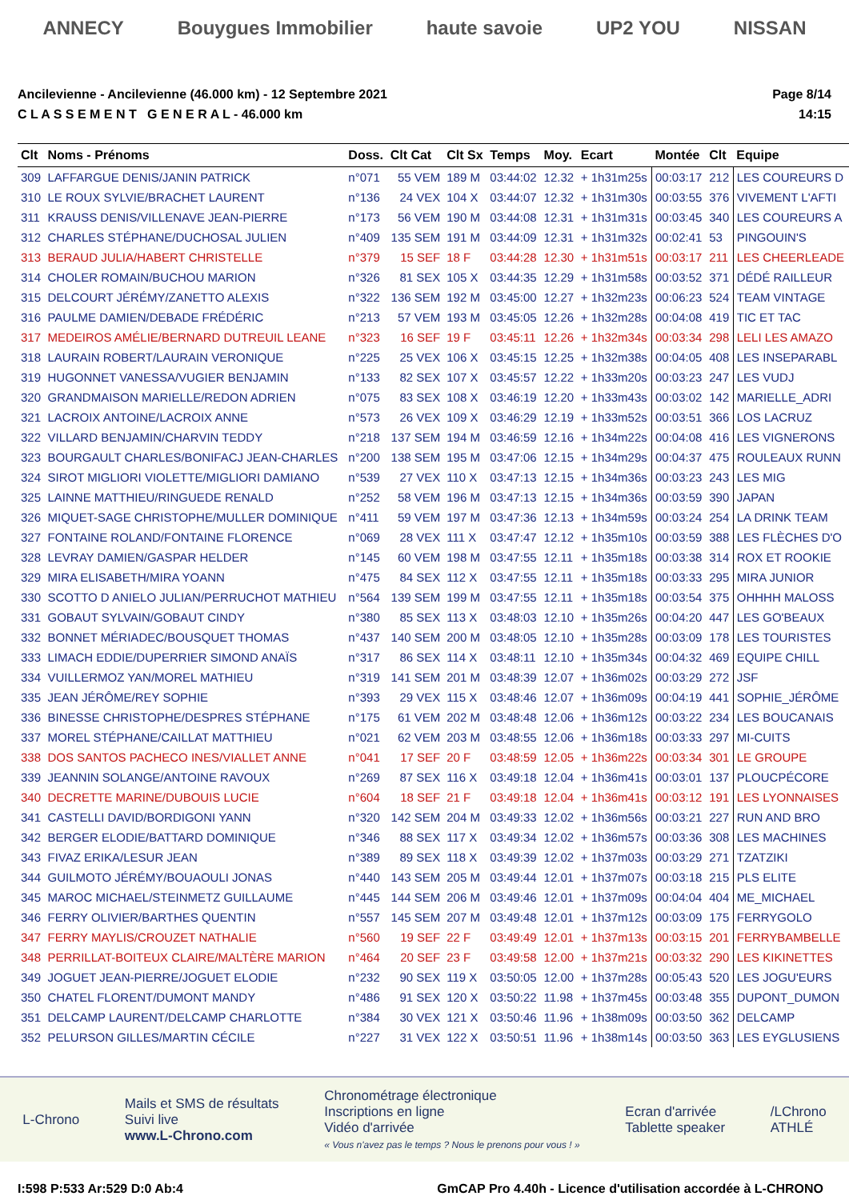ANNECY Bouygues Immobilier haute savoie UP2 YOU NISSAN
Ancilevienne - Ancilevienne (46.000 km) - 12 Septembre 2021
C L A S S E M E N T G E N E R A L - 46.000 km
Page 8/14
14:15
| Clt | Noms - Prénoms | Doss. | Clt Cat | Clt Sx | Temps | Moy. | Ecart | Montée | Clt | Equipe |
| --- | --- | --- | --- | --- | --- | --- | --- | --- | --- | --- |
| 309 | LAFFARGUE DENIS/JANIN PATRICK | n°071 | 55 VEM | 189 M | 03:44:02 | 12.32 | + 1h31m25s | 00:03:17 | 212 | LES COUREURS D |
| 310 | LE ROUX SYLVIE/BRACHET LAURENT | n°136 | 24 VEX | 104 X | 03:44:07 | 12.32 | + 1h31m30s | 00:03:55 | 376 | VIVEMENT L'AFTI |
| 311 | KRAUSS DENIS/VILLENAVE JEAN-PIERRE | n°173 | 56 VEM | 190 M | 03:44:08 | 12.31 | + 1h31m31s | 00:03:45 | 340 | LES COUREURS A |
| 312 | CHARLES STÉPHANE/DUCHOSAL JULIEN | n°409 | 135 SEM | 191 M | 03:44:09 | 12.31 | + 1h31m32s | 00:02:41 | 53 | PINGOUIN'S |
| 313 | BERAUD JULIA/HABERT CHRISTELLE | n°379 | 15 SEF | 18 F | 03:44:28 | 12.30 | + 1h31m51s | 00:03:17 | 211 | LES CHEERLEADE |
| 314 | CHOLER ROMAIN/BUCHOU MARION | n°326 | 81 SEX | 105 X | 03:44:35 | 12.29 | + 1h31m58s | 00:03:52 | 371 | DÉDÉ RAILLEUR |
| 315 | DELCOURT JÉRÉMY/ZANETTO ALEXIS | n°322 | 136 SEM | 192 M | 03:45:00 | 12.27 | + 1h32m23s | 00:06:23 | 524 | TEAM VINTAGE |
| 316 | PAULME DAMIEN/DEBADE FRÉDÉRIC | n°213 | 57 VEM | 193 M | 03:45:05 | 12.26 | + 1h32m28s | 00:04:08 | 419 | TIC ET TAC |
| 317 | MEDEIROS AMÉLIE/BERNARD DUTREUIL LEANE | n°323 | 16 SEF | 19 F | 03:45:11 | 12.26 | + 1h32m34s | 00:03:34 | 298 | LELI LES AMAZO |
| 318 | LAURAIN ROBERT/LAURAIN VERONIQUE | n°225 | 25 VEX | 106 X | 03:45:15 | 12.25 | + 1h32m38s | 00:04:05 | 408 | LES INSEPARABL |
| 319 | HUGONNET VANESSA/VUGIER BENJAMIN | n°133 | 82 SEX | 107 X | 03:45:57 | 12.22 | + 1h33m20s | 00:03:23 | 247 | LES VUDJ |
| 320 | GRANDMAISON MARIELLE/REDON ADRIEN | n°075 | 83 SEX | 108 X | 03:46:19 | 12.20 | + 1h33m43s | 00:03:02 | 142 | MARIELLE_ADRI |
| 321 | LACROIX ANTOINE/LACROIX ANNE | n°573 | 26 VEX | 109 X | 03:46:29 | 12.19 | + 1h33m52s | 00:03:51 | 366 | LOS LACRUZ |
| 322 | VILLARD BENJAMIN/CHARVIN TEDDY | n°218 | 137 SEM | 194 M | 03:46:59 | 12.16 | + 1h34m22s | 00:04:08 | 416 | LES VIGNERONS |
| 323 | BOURGAULT CHARLES/BONIFACJ JEAN-CHARLES | n°200 | 138 SEM | 195 M | 03:47:06 | 12.15 | + 1h34m29s | 00:04:37 | 475 | ROULEAUX RUNN |
| 324 | SIROT MIGLIORI VIOLETTE/MIGLIORI DAMIANO | n°539 | 27 VEX | 110 X | 03:47:13 | 12.15 | + 1h34m36s | 00:03:23 | 243 | LES MIG |
| 325 | LAINNE MATTHIEU/RINGUEDE RENALD | n°252 | 58 VEM | 196 M | 03:47:13 | 12.15 | + 1h34m36s | 00:03:59 | 390 | JAPAN |
| 326 | MIQUET-SAGE CHRISTOPHE/MULLER DOMINIQUE | n°411 | 59 VEM | 197 M | 03:47:36 | 12.13 | + 1h34m59s | 00:03:24 | 254 | LA DRINK TEAM |
| 327 | FONTAINE ROLAND/FONTAINE FLORENCE | n°069 | 28 VEX | 111 X | 03:47:47 | 12.12 | + 1h35m10s | 00:03:59 | 388 | LES FLÈCHES D'O |
| 328 | LEVRAY DAMIEN/GASPAR HELDER | n°145 | 60 VEM | 198 M | 03:47:55 | 12.11 | + 1h35m18s | 00:03:38 | 314 | ROX ET ROOKIE |
| 329 | MIRA ELISABETH/MIRA YOANN | n°475 | 84 SEX | 112 X | 03:47:55 | 12.11 | + 1h35m18s | 00:03:33 | 295 | MIRA JUNIOR |
| 330 | SCOTTO D ANIELO JULIAN/PERRUCHOT MATHIEU | n°564 | 139 SEM | 199 M | 03:47:55 | 12.11 | + 1h35m18s | 00:03:54 | 375 | OHHHH MALOSS |
| 331 | GOBAUT SYLVAIN/GOBAUT CINDY | n°380 | 85 SEX | 113 X | 03:48:03 | 12.10 | + 1h35m26s | 00:04:20 | 447 | LES GO'BEAUX |
| 332 | BONNET MÉRIADEC/BOUSQUET THOMAS | n°437 | 140 SEM | 200 M | 03:48:05 | 12.10 | + 1h35m28s | 00:03:09 | 178 | LES TOURISTES |
| 333 | LIMACH EDDIE/DUPERRIER SIMOND ANAÏS | n°317 | 86 SEX | 114 X | 03:48:11 | 12.10 | + 1h35m34s | 00:04:32 | 469 | EQUIPE CHILL |
| 334 | VUILLERMOZ YAN/MOREL MATHIEU | n°319 | 141 SEM | 201 M | 03:48:39 | 12.07 | + 1h36m02s | 00:03:29 | 272 | JSF |
| 335 | JEAN JÉRÔME/REY SOPHIE | n°393 | 29 VEX | 115 X | 03:48:46 | 12.07 | + 1h36m09s | 00:04:19 | 441 | SOPHIE_JÉRÔME |
| 336 | BINESSE CHRISTOPHE/DESPRES STÉPHANE | n°175 | 61 VEM | 202 M | 03:48:48 | 12.06 | + 1h36m12s | 00:03:22 | 234 | LES BOUCANAIS |
| 337 | MOREL STÉPHANE/CAILLAT MATTHIEU | n°021 | 62 VEM | 203 M | 03:48:55 | 12.06 | + 1h36m18s | 00:03:33 | 297 | MI-CUITS |
| 338 | DOS SANTOS PACHECO INES/VIALLET ANNE | n°041 | 17 SEF | 20 F | 03:48:59 | 12.05 | + 1h36m22s | 00:03:34 | 301 | LE GROUPE |
| 339 | JEANNIN SOLANGE/ANTOINE RAVOUX | n°269 | 87 SEX | 116 X | 03:49:18 | 12.04 | + 1h36m41s | 00:03:01 | 137 | PLOUCPÉCORE |
| 340 | DECRETTE MARINE/DUBOUIS LUCIE | n°604 | 18 SEF | 21 F | 03:49:18 | 12.04 | + 1h36m41s | 00:03:12 | 191 | LES LYONNAISES |
| 341 | CASTELLI DAVID/BORDIGONI YANN | n°320 | 142 SEM | 204 M | 03:49:33 | 12.02 | + 1h36m56s | 00:03:21 | 227 | RUN AND BRO |
| 342 | BERGER ELODIE/BATTARD DOMINIQUE | n°346 | 88 SEX | 117 X | 03:49:34 | 12.02 | + 1h36m57s | 00:03:36 | 308 | LES MACHINES |
| 343 | FIVAZ ERIKA/LESUR JEAN | n°389 | 89 SEX | 118 X | 03:49:39 | 12.02 | + 1h37m03s | 00:03:29 | 271 | TZATZIKI |
| 344 | GUILMOTO JÉRÉMY/BOUAOULI JONAS | n°440 | 143 SEM | 205 M | 03:49:44 | 12.01 | + 1h37m07s | 00:03:18 | 215 | PLS ELITE |
| 345 | MAROC MICHAEL/STEINMETZ GUILLAUME | n°445 | 144 SEM | 206 M | 03:49:46 | 12.01 | + 1h37m09s | 00:04:04 | 404 | ME_MICHAEL |
| 346 | FERRY OLIVIER/BARTHES QUENTIN | n°557 | 145 SEM | 207 M | 03:49:48 | 12.01 | + 1h37m12s | 00:03:09 | 175 | FERRYGOLO |
| 347 | FERRY MAYLIS/CROUZET NATHALIE | n°560 | 19 SEF | 22 F | 03:49:49 | 12.01 | + 1h37m13s | 00:03:15 | 201 | FERRYBAMBELLE |
| 348 | PERRILLAT-BOITEUX CLAIRE/MALTÈRE MARION | n°464 | 20 SEF | 23 F | 03:49:58 | 12.00 | + 1h37m21s | 00:03:32 | 290 | LES KIKINETTES |
| 349 | JOGUET JEAN-PIERRE/JOGUET ELODIE | n°232 | 90 SEX | 119 X | 03:50:05 | 12.00 | + 1h37m28s | 00:05:43 | 520 | LES JOGU'EURS |
| 350 | CHATEL FLORENT/DUMONT MANDY | n°486 | 91 SEX | 120 X | 03:50:22 | 11.98 | + 1h37m45s | 00:03:48 | 355 | DUPONT_DUMON |
| 351 | DELCAMP LAURENT/DELCAMP CHARLOTTE | n°384 | 30 VEX | 121 X | 03:50:46 | 11.96 | + 1h38m09s | 00:03:50 | 362 | DELCAMP |
| 352 | PELURSON GILLES/MARTIN CÉCILE | n°227 | 31 VEX | 122 X | 03:50:51 | 11.96 | + 1h38m14s | 00:03:50 | 363 | LES EYGLUSIENS |
L-Chrono
Mails et SMS de résultats
Suivi live
www.L-Chrono.com
Chronométrage électronique
Inscriptions en ligne
Vidéo d'arrivée
« Vous n'avez pas le temps ? Nous le prenons pour vous ! »
Ecran d'arrivée
Tablette speaker
/LChrono
ATHLÉ
I:598 P:533 Ar:529 D:0 Ab:4 GmCAP Pro 4.40h - Licence d'utilisation accordée à L-CHRONO